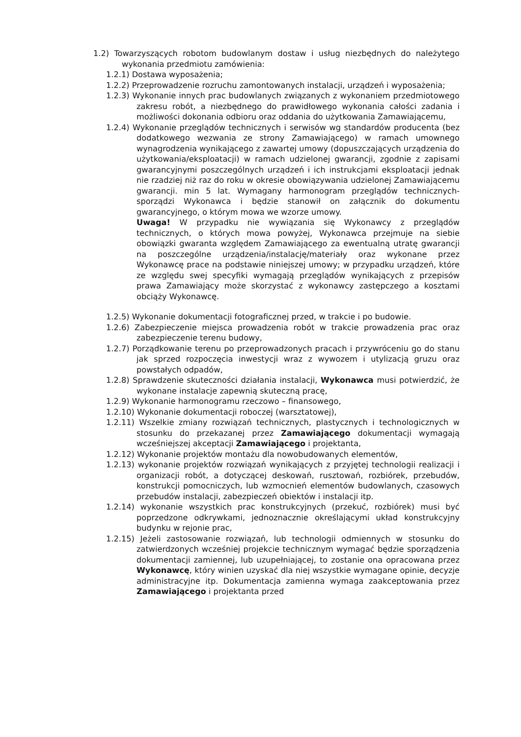1.2) Towarzyszących robotom budowlanym dostaw i usług niezbędnych do należytego wykonania przedmiotu zamówienia:
1.2.1) Dostawa wyposażenia;
1.2.2) Przeprowadzenie rozruchu zamontowanych instalacji, urządzeń i wyposażenia;
1.2.3) Wykonanie innych prac budowlanych związanych z wykonaniem przedmiotowego zakresu robót, a niezbędnego do prawidłowego wykonania całości zadania i możliwości dokonania odbioru oraz oddania do użytkowania Zamawiającemu,
1.2.4) Wykonanie przeglądów technicznych i serwisów wg standardów producenta (bez dodatkowego wezwania ze strony Zamawiającego) w ramach umownego wynagrodzenia wynikającego z zawartej umowy (dopuszczających urządzenia do użytkowania/eksploatacji) w ramach udzielonej gwarancji, zgodnie z zapisami gwarancyjnymi poszczególnych urządzeń i ich instrukcjami eksploatacji jednak nie rzadziej niż raz do roku w okresie obowiązywania udzielonej Zamawiającemu gwarancji. min 5 lat. Wymagany harmonogram przeglądów technicznych- sporządzi Wykonawca i będzie stanowił on załącznik do dokumentu gwarancyjnego, o którym mowa we wzorze umowy.
Uwaga! W przypadku nie wywiązania się Wykonawcy z przeglądów technicznych, o których mowa powyżej, Wykonawca przejmuje na siebie obowiązki gwaranta względem Zamawiającego za ewentualną utratę gwarancji na poszczególne urządzenia/instalację/materiały oraz wykonane przez Wykonawcę prace na podstawie niniejszej umowy; w przypadku urządzeń, które ze względu swej specyfiki wymagają przeglądów wynikających z przepisów prawa Zamawiający może skorzystać z wykonawcy zastępczego a kosztami obciąży Wykonawcę.
1.2.5) Wykonanie dokumentacji fotograficznej przed, w trakcie i po budowie.
1.2.6) Zabezpieczenie miejsca prowadzenia robót w trakcie prowadzenia prac oraz zabezpieczenie terenu budowy,
1.2.7) Porządkowanie terenu po przeprowadzonych pracach i przywróceniu go do stanu jak sprzed rozpoczęcia inwestycji wraz z wywozem i utylizacją gruzu oraz powstałych odpadów,
1.2.8) Sprawdzenie skuteczności działania instalacji, Wykonawca musi potwierdzić, że wykonane instalacje zapewnią skuteczną pracę,
1.2.9) Wykonanie harmonogramu rzeczowo – finansowego,
1.2.10) Wykonanie dokumentacji roboczej (warsztatowej),
1.2.11) Wszelkie zmiany rozwiązań technicznych, plastycznych i technologicznych w stosunku do przekazanej przez Zamawiającego dokumentacji wymagają wcześniejszej akceptacji Zamawiającego i projektanta,
1.2.12) Wykonanie projektów montażu dla nowobudowanych elementów,
1.2.13) wykonanie projektów rozwiązań wynikających z przyjętej technologii realizacji i organizacji robót, a dotyczącej deskowań, rusztowań, rozbiórek, przebudów, konstrukcji pomocniczych, lub wzmocnień elementów budowlanych, czasowych przebudów instalacji, zabezpieczeń obiektów i instalacji itp.
1.2.14) wykonanie wszystkich prac konstrukcyjnych (przekuć, rozbiórek) musi być poprzedzone odkrywkami, jednoznacznie określającymi układ konstrukcyjny budynku w rejonie prac,
1.2.15) Jeżeli zastosowanie rozwiązań, lub technologii odmiennych w stosunku do zatwierdzonych wcześniej projekcie technicznym wymagać będzie sporządzenia dokumentacji zamiennej, lub uzupełniającej, to zostanie ona opracowana przez Wykonawcę, który winien uzyskać dla niej wszystkie wymagane opinie, decyzje administracyjne itp. Dokumentacja zamienna wymaga zaakceptowania przez Zamawiającego i projektanta przed